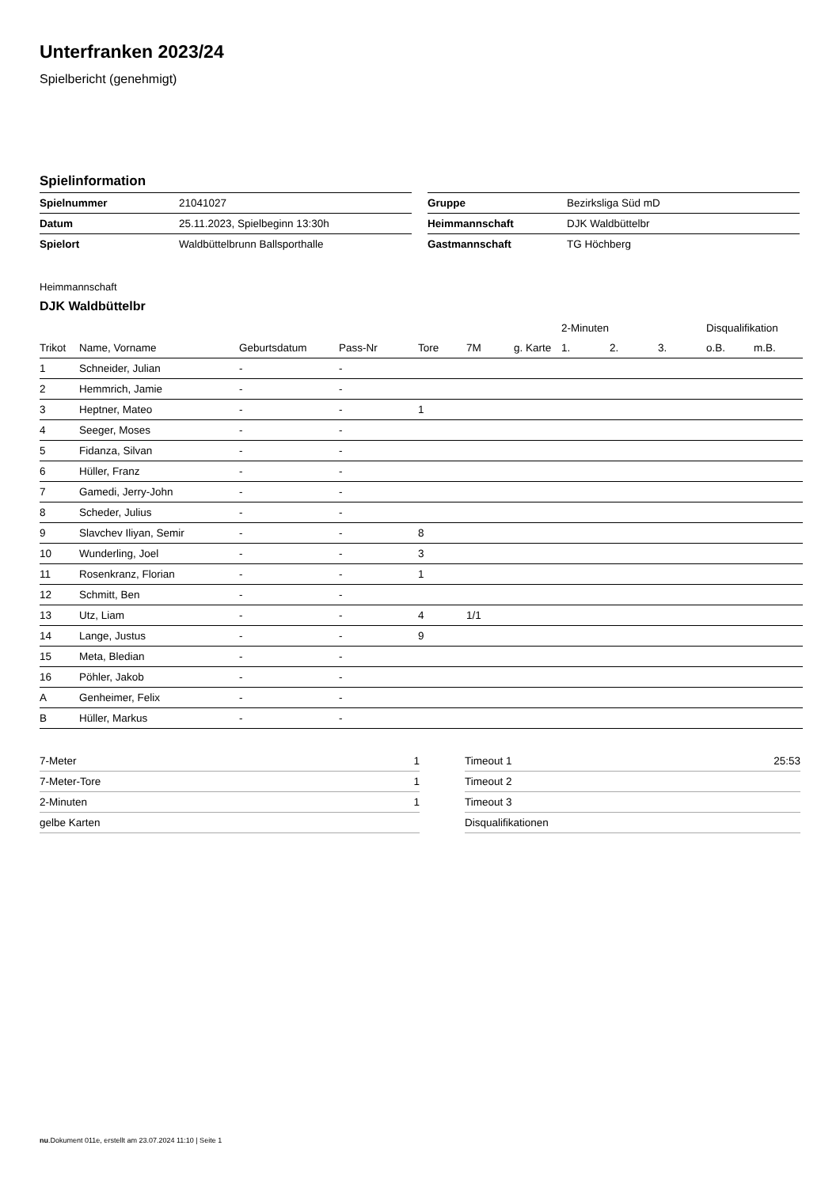Unterfranken 2023/24
Spielbericht (genehmigt)
Spielinformation
| Spielnummer | 21041027 |
| Datum | 25.11.2023, Spielbeginn 13:30h |
| Spielort | Waldbüttelbrunn Ballsporthalle |
| Gruppe | Bezirksliga Süd mD |
| Heimmannschaft | DJK Waldbüttelbr |
| Gastmannschaft | TG Höchberg |
Heimmannschaft
DJK Waldbüttelbr
| | | | | | | | 2-Minuten | | | Disqualifikation | |
| --- | --- | --- | --- | --- | --- | --- | --- | --- | --- | --- | --- |
| Trikot | Name, Vorname | Geburtsdatum | Pass-Nr | Tore | 7M | g. Karte | 1. | 2. | 3. | o.B. | m.B. |
| 1 | Schneider, Julian | - | - | | | | | | | | |
| 2 | Hemmrich, Jamie | - | - | | | | | | | | |
| 3 | Heptner, Mateo | - | - | 1 | | | | | | | |
| 4 | Seeger, Moses | - | - | | | | | | | | |
| 5 | Fidanza, Silvan | - | - | | | | | | | | |
| 6 | Hüller, Franz | - | - | | | | | | | | |
| 7 | Gamedi, Jerry-John | - | - | | | | | | | | |
| 8 | Scheder, Julius | - | - | | | | | | | | |
| 9 | Slavchev Iliyan, Semir | - | - | 8 | | | | | | | |
| 10 | Wunderling, Joel | - | - | 3 | | | | | | | |
| 11 | Rosenkranz, Florian | - | - | 1 | | | | | | | |
| 12 | Schmitt, Ben | - | - | | | | | | | | |
| 13 | Utz, Liam | - | - | 4 | 1/1 | | | | | | |
| 14 | Lange, Justus | - | - | 9 | | | | | | | |
| 15 | Meta, Bledian | - | - | | | | | | | | |
| 16 | Pöhler, Jakob | - | - | | | | | | | | |
| A | Genheimer, Felix | - | - | | | | | | | | |
| B | Hüller, Markus | - | - | | | | | | | | |
| 7-Meter | 1 |
| 7-Meter-Tore | 1 |
| 2-Minuten | 1 |
| gelbe Karten | |
| Timeout 1 | 25:53 |
| Timeout 2 | |
| Timeout 3 | |
| Disqualifikationen | |
nu.Dokument 011e, erstellt am 23.07.2024 11:10 | Seite 1